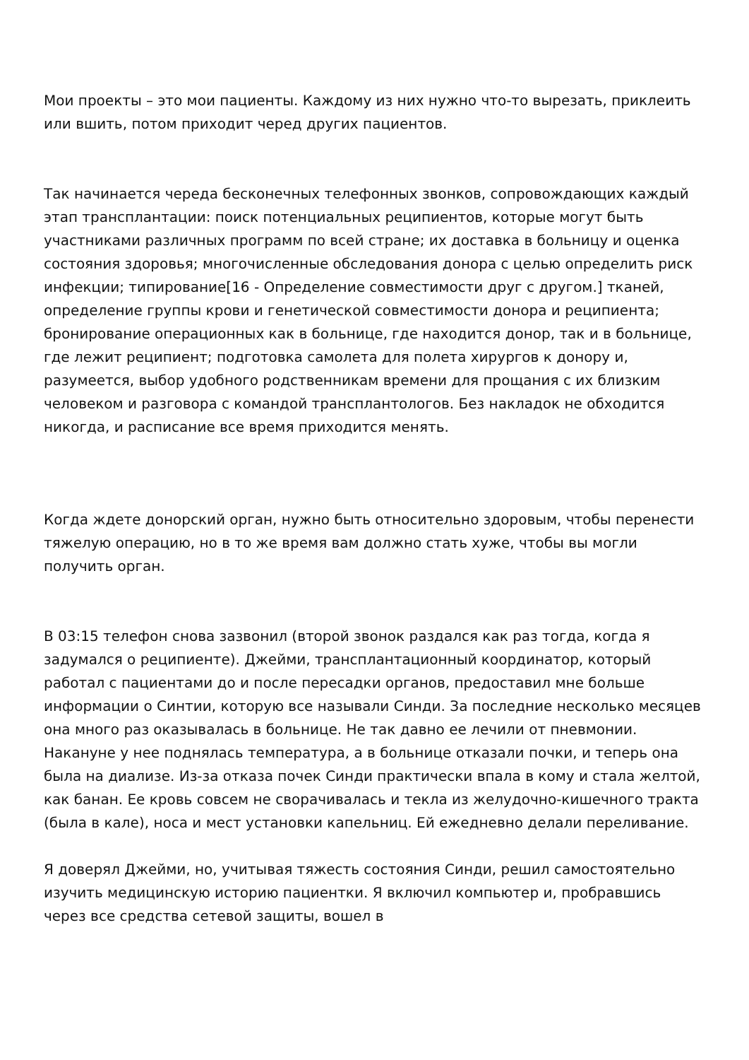Мои проекты – это мои пациенты. Каждому из них нужно что-то вырезать, приклеить или вшить, потом приходит черед других пациентов.
Так начинается череда бесконечных телефонных звонков, сопровождающих каждый этап трансплантации: поиск потенциальных реципиентов, которые могут быть участниками различных программ по всей стране; их доставка в больницу и оценка состояния здоровья; многочисленные обследования донора с целью определить риск инфекции; типирование[16 - Определение совместимости друг с другом.] тканей, определение группы крови и генетической совместимости донора и реципиента; бронирование операционных как в больнице, где находится донор, так и в больнице, где лежит реципиент; подготовка самолета для полета хирургов к донору и, разумеется, выбор удобного родственникам времени для прощания с их близким человеком и разговора с командой трансплантологов. Без накладок не обходится никогда, и расписание все время приходится менять.
Когда ждете донорский орган, нужно быть относительно здоровым, чтобы перенести тяжелую операцию, но в то же время вам должно стать хуже, чтобы вы могли получить орган.
В 03:15 телефон снова зазвонил (второй звонок раздался как раз тогда, когда я задумался о реципиенте). Джейми, трансплантационный координатор, который работал с пациентами до и после пересадки органов, предоставил мне больше информации о Синтии, которую все называли Синди. За последние несколько месяцев она много раз оказывалась в больнице. Не так давно ее лечили от пневмонии. Накануне у нее поднялась температура, а в больнице отказали почки, и теперь она была на диализе. Из-за отказа почек Синди практически впала в кому и стала желтой, как банан. Ее кровь совсем не сворачивалась и текла из желудочно-кишечного тракта (была в кале), носа и мест установки капельниц. Ей ежедневно делали переливание.
Я доверял Джейми, но, учитывая тяжесть состояния Синди, решил самостоятельно изучить медицинскую историю пациентки. Я включил компьютер и, пробравшись через все средства сетевой защиты, вошел в